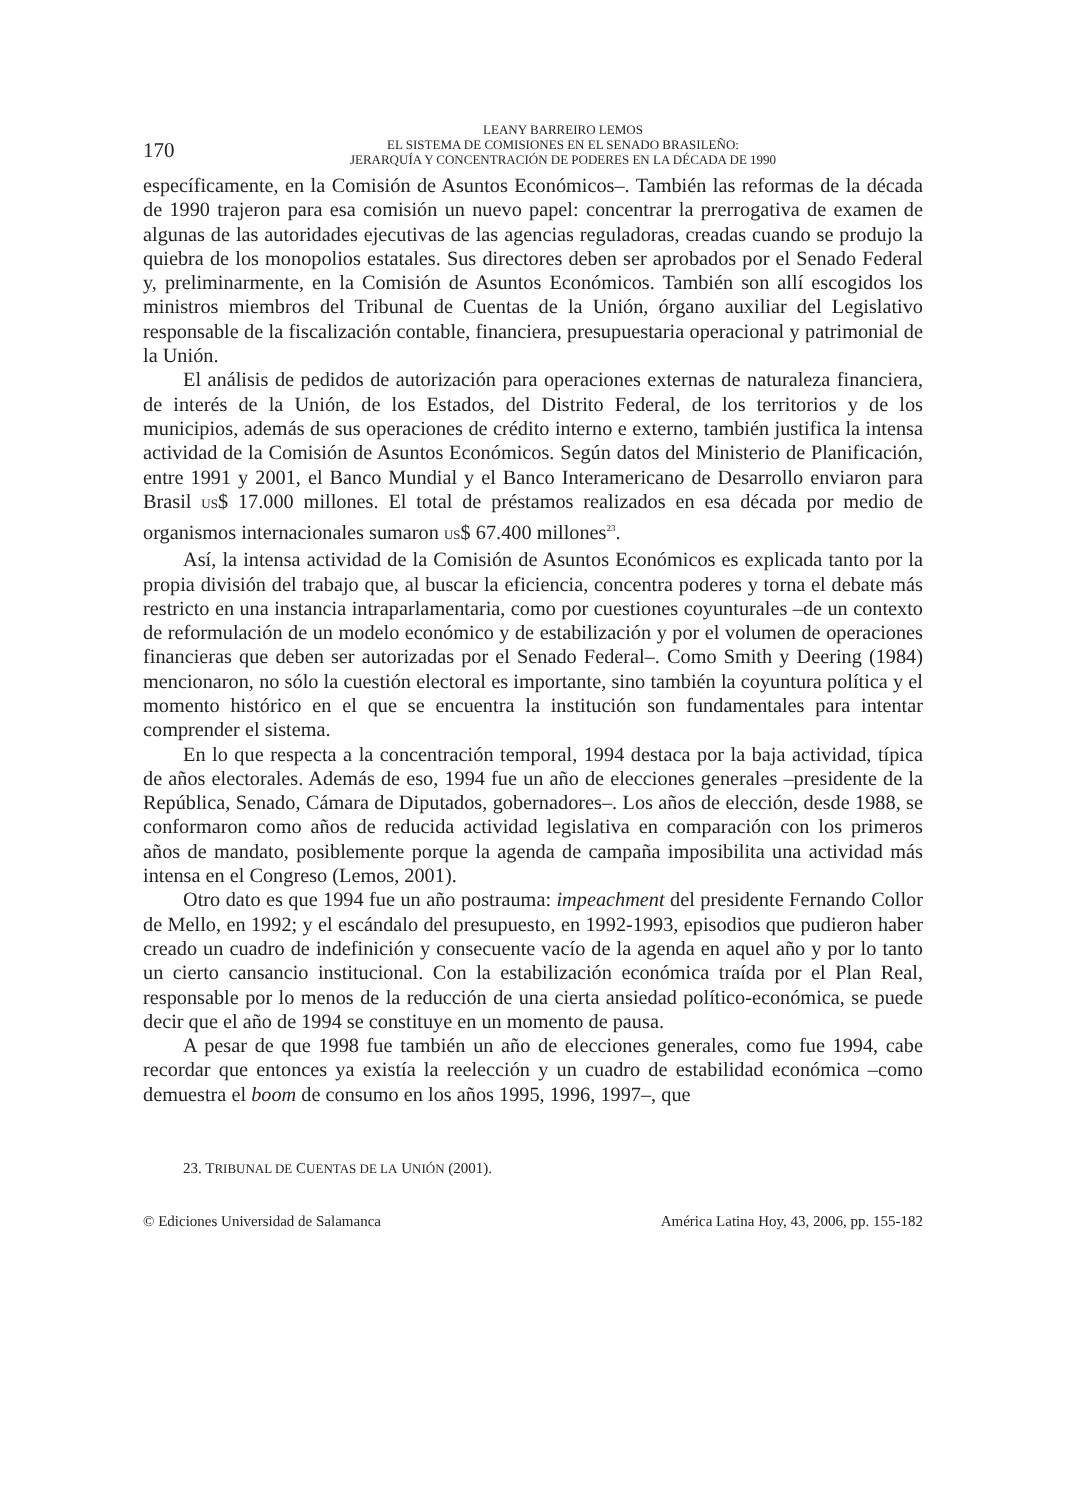170
LEANY BARREIRO LEMOS
EL SISTEMA DE COMISIONES EN EL SENADO BRASILEÑO:
JERARQUÍA Y CONCENTRACIÓN DE PODERES EN LA DÉCADA DE 1990
específicamente, en la Comisión de Asuntos Económicos–. También las reformas de la década de 1990 trajeron para esa comisión un nuevo papel: concentrar la prerrogativa de examen de algunas de las autoridades ejecutivas de las agencias reguladoras, creadas cuando se produjo la quiebra de los monopolios estatales. Sus directores deben ser aprobados por el Senado Federal y, preliminarmente, en la Comisión de Asuntos Económicos. También son allí escogidos los ministros miembros del Tribunal de Cuentas de la Unión, órgano auxiliar del Legislativo responsable de la fiscalización contable, financiera, presupuestaria operacional y patrimonial de la Unión.
El análisis de pedidos de autorización para operaciones externas de naturaleza financiera, de interés de la Unión, de los Estados, del Distrito Federal, de los territorios y de los municipios, además de sus operaciones de crédito interno e externo, también justifica la intensa actividad de la Comisión de Asuntos Económicos. Según datos del Ministerio de Planificación, entre 1991 y 2001, el Banco Mundial y el Banco Interamericano de Desarrollo enviaron para Brasil US$ 17.000 millones. El total de préstamos realizados en esa década por medio de organismos internacionales sumaron US$ 67.400 millones<sup>23</sup>.
Así, la intensa actividad de la Comisión de Asuntos Económicos es explicada tanto por la propia división del trabajo que, al buscar la eficiencia, concentra poderes y torna el debate más restricto en una instancia intraparlamentaria, como por cuestiones coyunturales –de un contexto de reformulación de un modelo económico y de estabilización y por el volumen de operaciones financieras que deben ser autorizadas por el Senado Federal–. Como Smith y Deering (1984) mencionaron, no sólo la cuestión electoral es importante, sino también la coyuntura política y el momento histórico en el que se encuentra la institución son fundamentales para intentar comprender el sistema.
En lo que respecta a la concentración temporal, 1994 destaca por la baja actividad, típica de años electorales. Además de eso, 1994 fue un año de elecciones generales –presidente de la República, Senado, Cámara de Diputados, gobernadores–. Los años de elección, desde 1988, se conformaron como años de reducida actividad legislativa en comparación con los primeros años de mandato, posiblemente porque la agenda de campaña imposibilita una actividad más intensa en el Congreso (Lemos, 2001).
Otro dato es que 1994 fue un año postrauma: impeachment del presidente Fernando Collor de Mello, en 1992; y el escándalo del presupuesto, en 1992-1993, episodios que pudieron haber creado un cuadro de indefinición y consecuente vacío de la agenda en aquel año y por lo tanto un cierto cansancio institucional. Con la estabilización económica traída por el Plan Real, responsable por lo menos de la reducción de una cierta ansiedad político-económica, se puede decir que el año de 1994 se constituye en un momento de pausa.
A pesar de que 1998 fue también un año de elecciones generales, como fue 1994, cabe recordar que entonces ya existía la reelección y un cuadro de estabilidad económica –como demuestra el boom de consumo en los años 1995, 1996, 1997–, que
23. TRIBUNAL DE CUENTAS DE LA UNIÓN (2001).
© Ediciones Universidad de Salamanca América Latina Hoy, 43, 2006, pp. 155-182